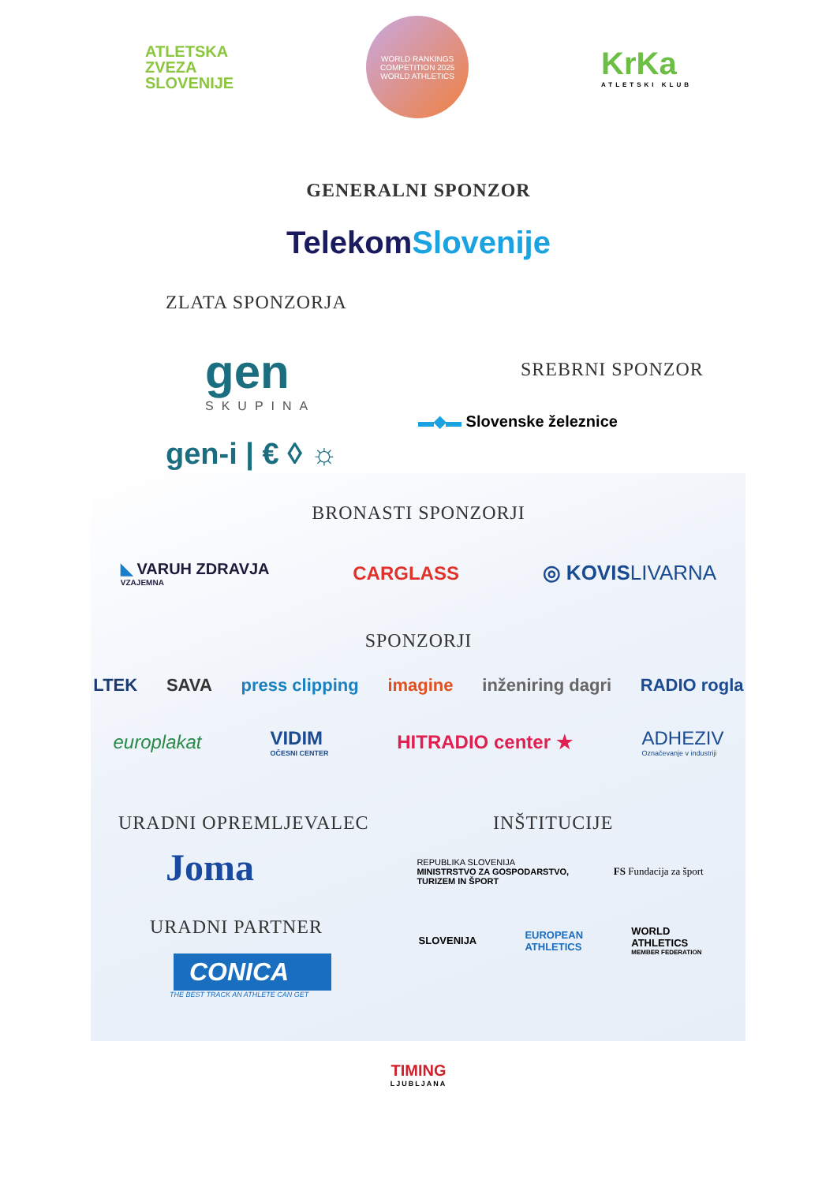ATLETSKA
ZVEZA
SLOVENIJE
WORLD RANKINGS COMPETITION 2025
WORLD ATHLETICS
KrKa
ATLETSKI KLUB
GENERALNI SPONZOR
Telekom Slovenije
ZLATA SPONZORJA
gen
SKUPINA
gen-i | € ◊ ☼
SREBRNI SPONZOR
▬◆▬ Slovenske železnice
BRONASTI SPONZORJI
◣ VARUH ZDRAVJA
VZAJEMNA
CARGLASS ◎ KOVISLIVARNA
SPONZORJI
LTEK SAVA press clipping imagine inženiring dagri RADIO rogla
europlakat VIDIM
OČESNI CENTER
HITRADIO center ★ ADHEZIV
Označevanje v industriji
URADNI OPREMLJEVALEC
Joma
URADNI PARTNER
CONICA
THE BEST TRACK AN ATHLETE CAN GET
INŠTITUCIJE
REPUBLIKA SLOVENIJA
MINISTRSTVO ZA GOSPODARSTVO,
TURIZEM IN ŠPORT FS Fundacija za šport
SLOVENIJA EUROPEAN
ATHLETICS WORLD
ATHLETICS
MEMBER FEDERATION
TIMING
LJUBLJANA